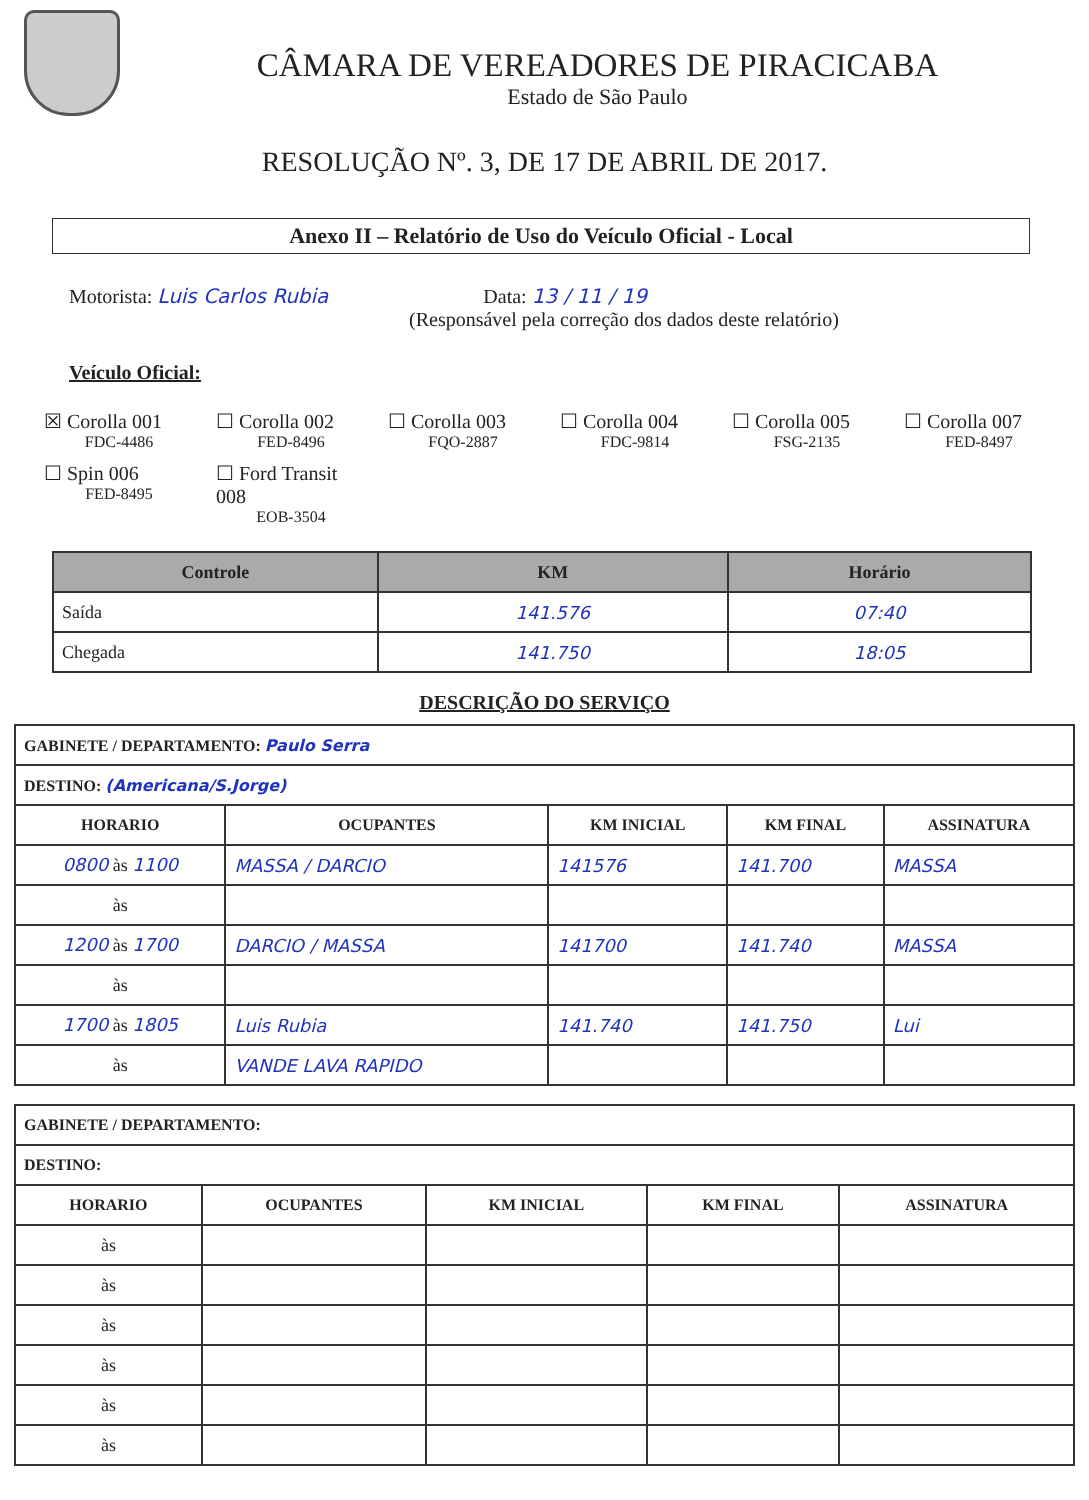CÂMARA DE VEREADORES DE PIRACICABA
Estado de São Paulo
RESOLUÇÃO Nº. 3, DE 17 DE ABRIL DE 2017.
Anexo II – Relatório de Uso do Veículo Oficial - Local
Motorista: Luis Carlos Rubia Data: 13 / 11 / 19
(Responsável pela correção dos dados deste relatório)
Veículo Oficial:
☒ Corolla 001
FDC-4486
☐ Corolla 002
FED-8496
☐ Corolla 003
FQO-2887
☐ Corolla 004
FDC-9814
☐ Corolla 005
FSG-2135
☐ Corolla 007
FED-8497
☐ Spin 006
FED-8495
☐ Ford Transit 008
EOB-3504
| Controle | KM | Horário |
| --- | --- | --- |
| Saída | 141.576 | 07:40 |
| Chegada | 141.750 | 18:05 |
DESCRIÇÃO DO SERVIÇO
| GABINETE / DEPARTAMENTO: Paulo Serra | | | | |
| --- | --- | --- | --- | --- |
| DESTINO: (Americana/S.Jorge) | | | | |
| HORARIO | OCUPANTES | KM INICIAL | KM FINAL | ASSINATURA |
| 0800 às 1100 | MASSA / DARCIO | 141576 | 141.700 | MASSA |
| às | | | | |
| 1200 às 1700 | DARCIO / MASSA | 141700 | 141.740 | MASSA |
| às | | | | |
| 1700 às 1805 | Luis Rubia | 141.740 | 141.750 | Lui |
| às | VANDE LAVA RAPIDO | | | |
| GABINETE / DEPARTAMENTO: | | | | |
| --- | --- | --- | --- | --- |
| DESTINO: | | | | |
| HORARIO | OCUPANTES | KM INICIAL | KM FINAL | ASSINATURA |
| às | | | | |
| às | | | | |
| às | | | | |
| às | | | | |
| às | | | | |
| às | | | | |